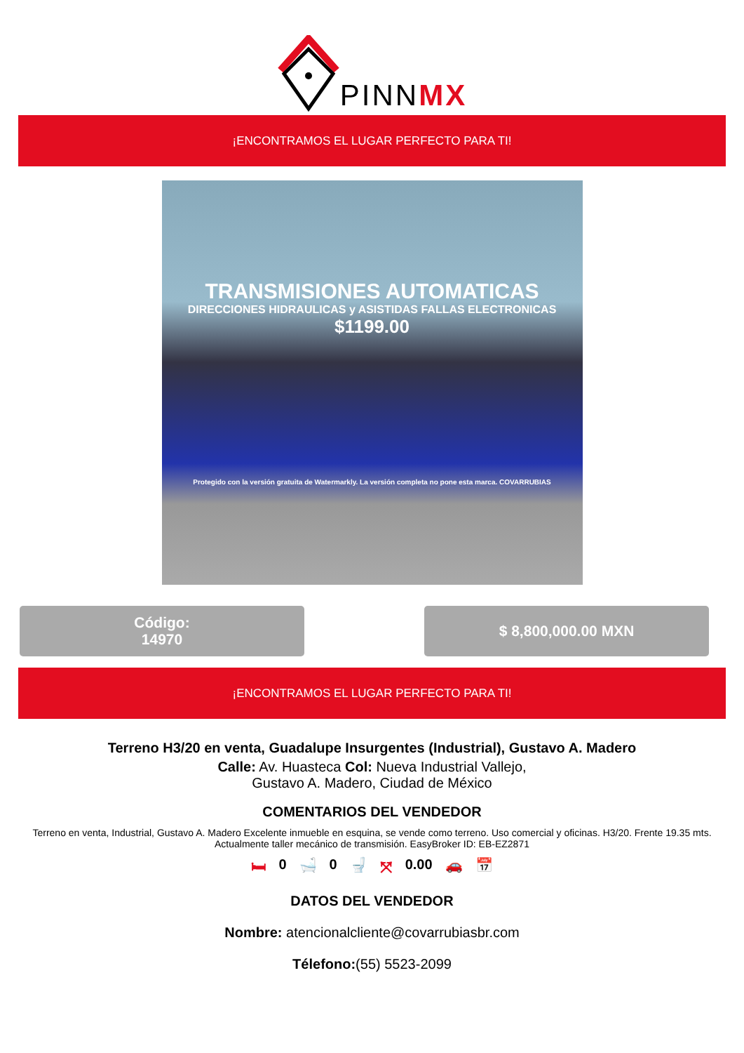PINNMX
¡ENCONTRAMOS EL LUGAR PERFECTO PARA TI!
TRANSMISIONES AUTOMATICAS
DIRECCIONES HIDRAULICAS y ASISTIDAS FALLAS ELECTRONICAS
$1199.00
Protegido con la versión gratuita de Watermarkly. La versión completa no pone esta marca. COVARRUBIAS
Código:
14970
$ 8,800,000.00 MXN
¡ENCONTRAMOS EL LUGAR PERFECTO PARA TI!
Terreno H3/20 en venta, Guadalupe Insurgentes (Industrial), Gustavo A. Madero
Calle: Av. Huasteca Col: Nueva Industrial Vallejo,
Gustavo A. Madero, Ciudad de México
COMENTARIOS DEL VENDEDOR
Terreno en venta, Industrial, Gustavo A. Madero Excelente inmueble en esquina, se vende como terreno. Uso comercial y oficinas. H3/20. Frente 19.35 mts. Actualmente taller mecánico de transmisión. EasyBroker ID: EB-EZ2871
🛏 0 🛁 0 🚽 ⤧ 0.00 🚗 📅
DATOS DEL VENDEDOR
Nombre: atencionalcliente@covarrubiasbr.com
Télefono:(55) 5523-2099